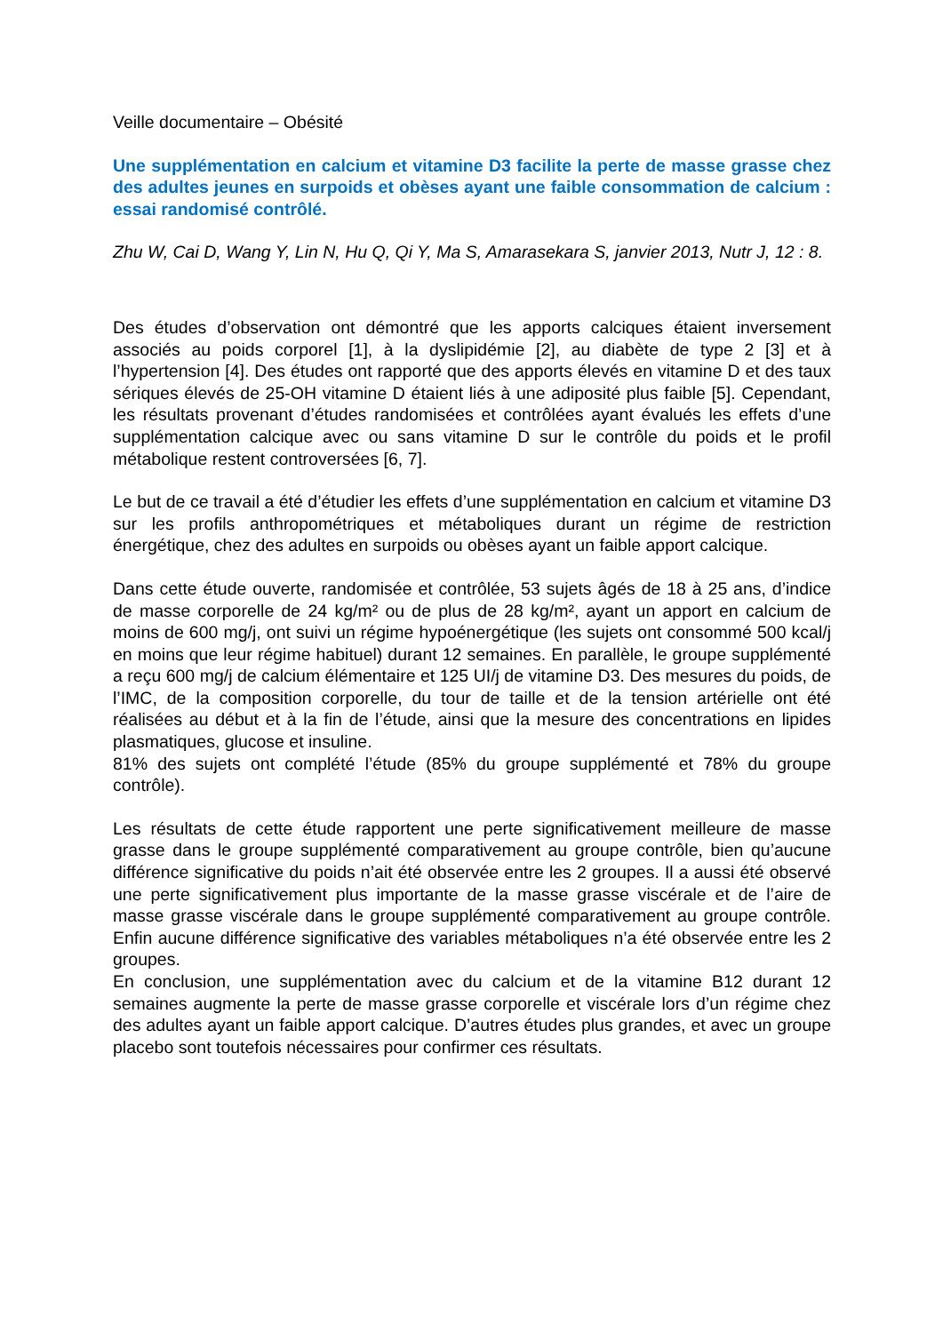Veille documentaire – Obésité
Une supplémentation en calcium et vitamine D3 facilite la perte de masse grasse chez des adultes jeunes en surpoids et obèses ayant une faible consommation de calcium : essai randomisé contrôlé.
Zhu W, Cai D, Wang Y, Lin N, Hu Q, Qi Y, Ma S, Amarasekara S, janvier 2013, Nutr J, 12 : 8.
Des études d’observation ont démontré que les apports calciques étaient inversement associés au poids corporel [1], à la dyslipidémie [2], au diabète de type 2 [3] et à l’hypertension [4]. Des études ont rapporté que des apports élevés en vitamine D et des taux sériques élevés de 25-OH vitamine D étaient liés à une adiposité plus faible [5]. Cependant, les résultats provenant d’études randomisées et contrôlées ayant évalués les effets d’une supplémentation calcique avec ou sans vitamine D sur le contrôle du poids et le profil métabolique restent controversées [6, 7].
Le but de ce travail a été d’étudier les effets d’une supplémentation en calcium et vitamine D3 sur les profils anthropométriques et métaboliques durant un régime de restriction énergétique, chez des adultes en surpoids ou obèses ayant un faible apport calcique.
Dans cette étude ouverte, randomisée et contrôlée, 53 sujets âgés de 18 à 25 ans, d’indice de masse corporelle de 24 kg/m² ou de plus de 28 kg/m², ayant un apport en calcium de moins de 600 mg/j, ont suivi un régime hypoénergétique (les sujets ont consommé 500 kcal/j en moins que leur régime habituel) durant 12 semaines. En parallèle, le groupe supplémenté a reçu 600 mg/j de calcium élémentaire et 125 UI/j de vitamine D3. Des mesures du poids, de l’IMC, de la composition corporelle, du tour de taille et de la tension artérielle ont été réalisées au début et à la fin de l’étude, ainsi que la mesure des concentrations en lipides plasmatiques, glucose et insuline.
81% des sujets ont complété l’étude (85% du groupe supplémenté et 78% du groupe contrôle).
Les résultats de cette étude rapportent une perte significativement meilleure de masse grasse dans le groupe supplémenté comparativement au groupe contrôle, bien qu’aucune différence significative du poids n’ait été observée entre les 2 groupes. Il a aussi été observé une perte significativement plus importante de la masse grasse viscérale et de l’aire de masse grasse viscérale dans le groupe supplémenté comparativement au groupe contrôle. Enfin aucune différence significative des variables métaboliques n’a été observée entre les 2 groupes.
En conclusion, une supplémentation avec du calcium et de la vitamine B12 durant 12 semaines augmente la perte de masse grasse corporelle et viscérale lors d’un régime chez des adultes ayant un faible apport calcique. D’autres études plus grandes, et avec un groupe placebo sont toutefois nécessaires pour confirmer ces résultats.